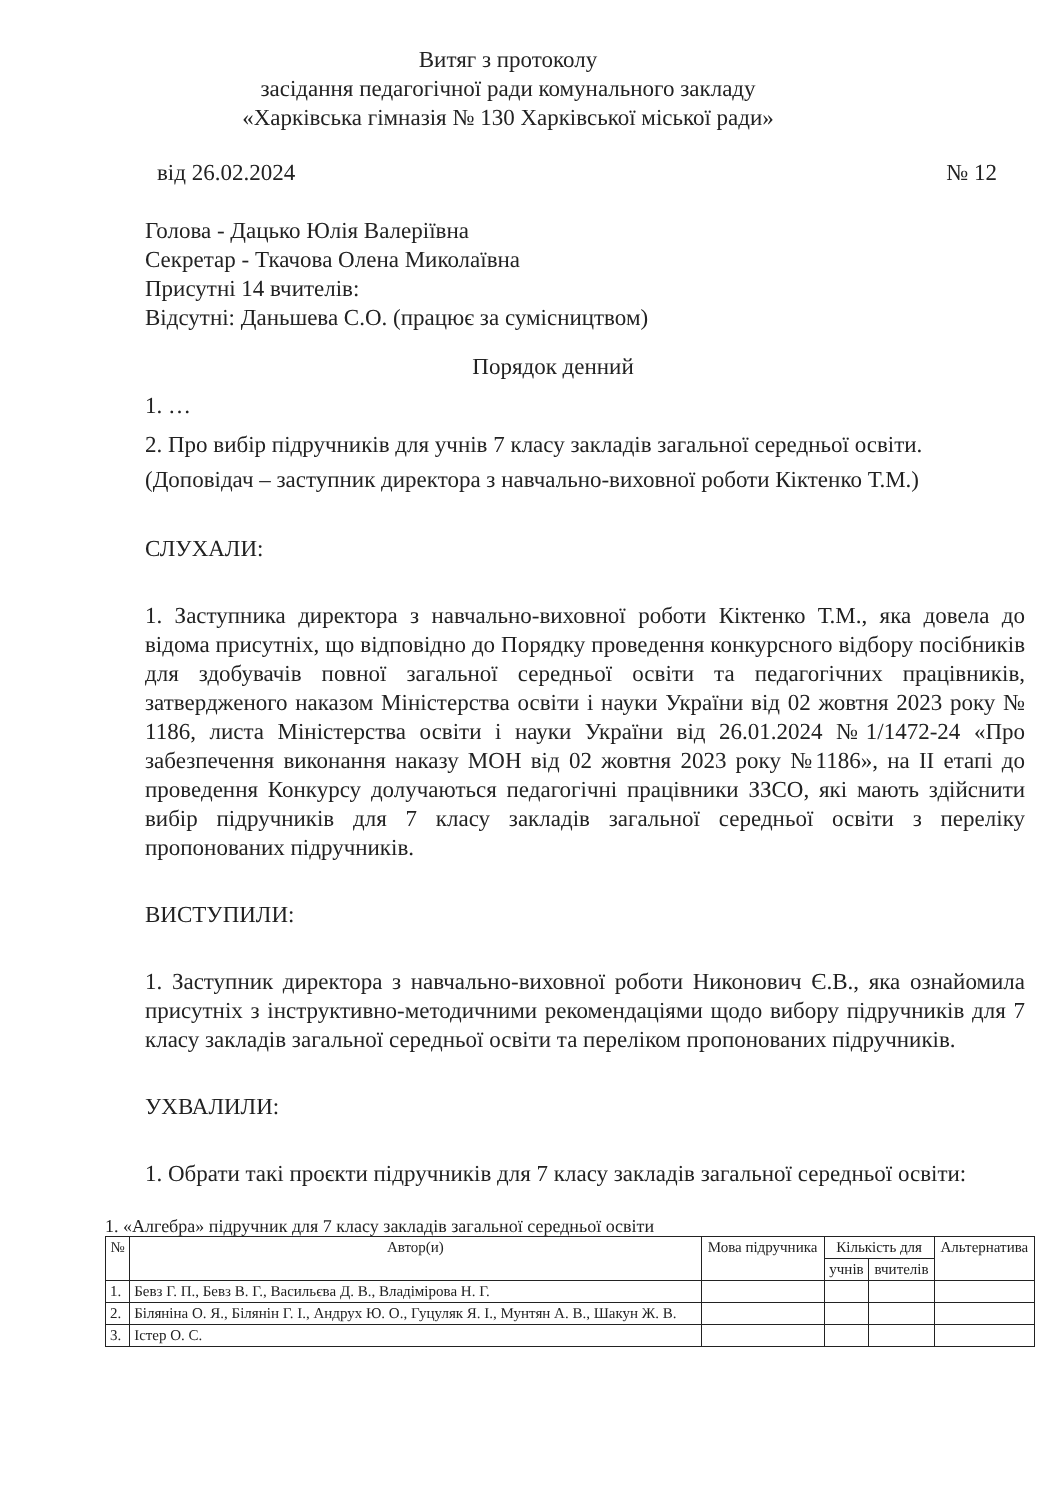Витяг з протоколу
засідання педагогічної ради комунального закладу
«Харківська гімназія № 130 Харківської міської ради»
від 26.02.2024 № 12
Голова - Дацько Юлія Валеріївна
Секретар - Ткачова Олена Миколаївна
Присутні 14 вчителів:
Відсутні: Даньшева С.О. (працює за сумісництвом)
Порядок денний
1. …
2. Про вибір підручників для учнів 7 класу закладів загальної середньої освіти.
(Доповідач – заступник директора з навчально-виховної роботи Кіктенко Т.М.)
СЛУХАЛИ:
1. Заступника директора з навчально-виховної роботи Кіктенко Т.М., яка довела до відома присутніх, що відповідно до Порядку проведення конкурсного відбору посібників для здобувачів повної загальної середньої освіти та педагогічних працівників, затвердженого наказом Міністерства освіти і науки України від 02 жовтня 2023 року № 1186, листа Міністерства освіти і науки України від 26.01.2024 №1/1472-24 «Про забезпечення виконання наказу МОН від 02 жовтня 2023 року №1186», на ІІ етапі до проведення Конкурсу долучаються педагогічні працівники ЗЗСО, які мають здійснити вибір підручників для 7 класу закладів загальної середньої освіти з переліку пропонованих підручників.
ВИСТУПИЛИ:
1. Заступник директора з навчально-виховної роботи Никонович Є.В., яка ознайомила присутніх з інструктивно-методичними рекомендаціями щодо вибору підручників для 7 класу закладів загальної середньої освіти та переліком пропонованих підручників.
УХВАЛИЛИ:
1. Обрати такі проєкти підручників для 7 класу закладів загальної середньої освіти:
1. «Алгебра» підручник для 7 класу закладів загальної середньої освіти
| № | Автор(и) | Мова підручника | Кількість для | | Альтернатива |
| --- | --- | --- | --- | --- | --- |
| | | | учнів | вчителів | |
| 1. | Бевз Г. П., Бевз В. Г., Васильєва Д. В., Владімірова Н. Г. | | | | |
| 2. | Біляніна О. Я., Білянін Г. І., Андрух Ю. О., Гуцуляк Я. І., Мунтян А. В., Шакун Ж. В. | | | | |
| 3. | Істер О. С. | | | | |